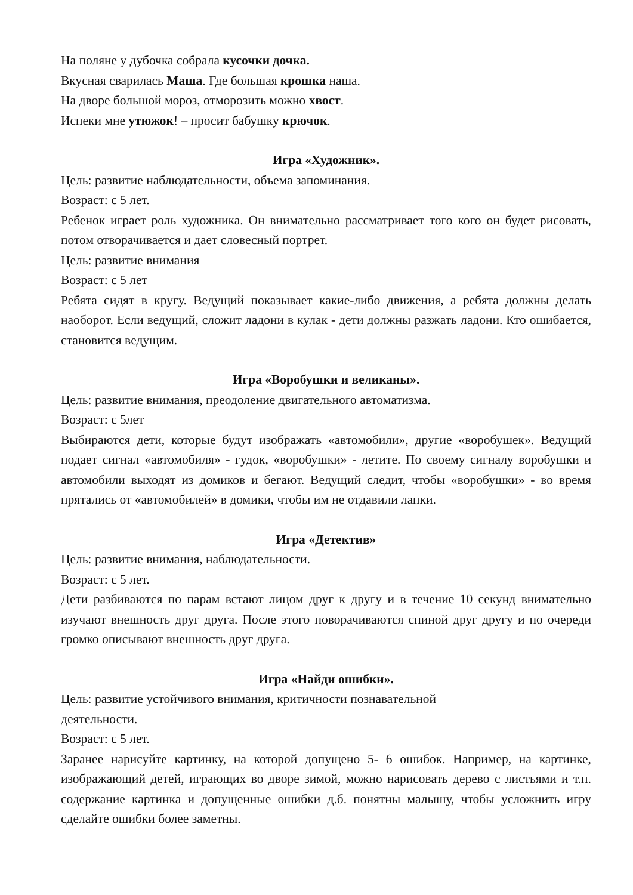На поляне у дубочка собрала кусочки дочка.
Вкусная сварилась Маша. Где большая крошка наша.
На дворе большой мороз, отморозить можно хвост.
Испеки мне утюжок! – просит бабушку крючок.
Игра «Художник».
Цель: развитие наблюдательности, объема запоминания.
Возраст: с 5 лет.
Ребенок играет роль художника. Он внимательно рассматривает того кого он будет рисовать, потом отворачивается и дает словесный портрет.
Цель: развитие внимания
Возраст: с 5 лет
Ребята сидят в кругу. Ведущий показывает какие-либо движения, а ребята должны делать наоборот. Если ведущий, сложит ладони в кулак - дети должны разжать ладони. Кто ошибается, становится ведущим.
Игра «Воробушки и великаны».
Цель: развитие внимания, преодоление двигательного автоматизма.
Возраст: с 5лет
Выбираются дети, которые будут изображать «автомобили», другие «воробушек». Ведущий подает сигнал «автомобиля» - гудок, «воробушки» - летите. По своему сигналу воробушки и автомобили выходят из домиков и бегают. Ведущий следит, чтобы «воробушки» - во время прятались от «автомобилей» в домики, чтобы им не отдавили лапки.
Игра «Детектив»
Цель: развитие внимания, наблюдательности.
Возраст: с 5 лет.
Дети разбиваются по парам встают лицом друг к другу и в течение 10 секунд внимательно изучают внешность друг друга. После этого поворачиваются спиной друг другу и по очереди громко описывают внешность друг друга.
Игра «Найди ошибки».
Цель: развитие устойчивого внимания, критичности познавательной
деятельности.
Возраст: с 5 лет.
Заранее нарисуйте картинку, на которой допущено 5- 6 ошибок. Например, на картинке, изображающий детей, играющих во дворе зимой, можно нарисовать дерево с листьями и т.п. содержание картинка и допущенные ошибки д.б. понятны малышу, чтобы усложнить игру сделайте ошибки более заметны.